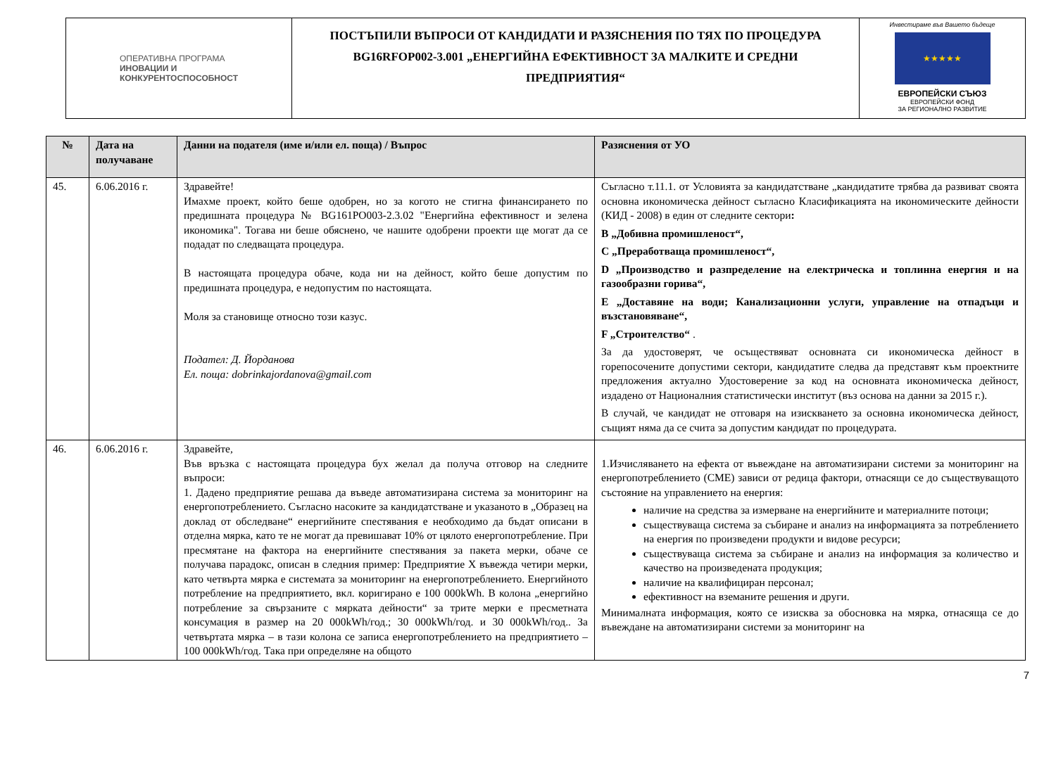ОПЕРАТИВНА ПРОГРАМА
ИНОВАЦИИ И
КОНКУРЕНТОСПОСОБНОСТ
ПОСТЪПИЛИ ВЪПРОСИ ОТ КАНДИДАТИ И РАЗЯСНЕНИЯ ПО ТЯХ ПО ПРОЦЕДУРА
BG16RFOP002-3.001 „ЕНЕРГИЙНА ЕФЕКТИВНОСТ ЗА МАЛКИТЕ И СРЕДНИ
ПРЕДПРИЯТИЯ“
Инвестираме във Вашето бъдеще
★★★★★
ЕВРОПЕЙСКИ СЪЮЗ
ЕВРОПЕЙСКИ ФОНД
ЗА РЕГИОНАЛНО РАЗВИТИЕ
| № | Дата на получаване | Данни на подателя (име и/или ел. поща) / Въпрос | Разяснения от УО |
| --- | --- | --- | --- |
| 45. | 6.06.2016 г. | Здравейте! Имахме проект, който беше одобрен, но за когото не стигна финансирането по предишната процедура № BG161PO003-2.3.02 "Енергийна ефективност и зелена икономика". Тогава ни беше обяснено, че нашите одобрени проекти ще могат да се подадат по следващата процедура. В настоящата процедура обаче, кода ни на дейност, който беше допустим по предишната процедура, е недопустим по настоящата. Моля за становище относно този казус. Подател: Д. Йорданова Ел. поща: dobrinkajordanova@gmail.com | Съгласно т.11.1. от Условията за кандидатстване „кандидатите трябва да развиват своята основна икономическа дейност съгласно Класификацията на икономическите дейности (КИД - 2008) в един от следните сектори : B „Добивна промишленост“, C „Преработваща промишленост“, D „Производство и разпределение на електрическа и топлинна енергия и на газообразни горива“, E „Доставяне на води; Канализационни услуги, управление на отпадъци и възстановяване“, F „Строителство“ . За да удостоверят, че осъществяват основната си икономическа дейност в горепосочените допустими сектори, кандидатите следва да представят към проектните предложения актуално Удостоверение за код на основната икономическа дейност, издадено от Националния статистически институт (въз основа на данни за 2015 г.). В случай, че кандидат не отговаря на изискването за основна икономическа дейност, същият няма да се счита за допустим кандидат по процедурата. |
| 46. | 6.06.2016 г. | Здравейте, Във връзка с настоящата процедура бух желал да получа отговор на следните въпроси: 1. Дадено предприятие решава да въведе автоматизирана система за мониторинг на енергопотреблението. Съгласно насоките за кандидатстване и указаното в „Образец на доклад от обследване“ енергийните спестявания е необходимо да бъдат описани в отделна мярка, като те не могат да превишават 10% от цялото енергопотребление. При пресмятане на фактора на енергийните спестявания за пакета мерки, обаче се получава парадокс, описан в следния пример: Предприятие X въвежда четири мерки, като четвърта мярка е системата за мониторинг на енергопотреблението. Енергийното потребление на предприятието, вкл. коригирано е 100 000kWh. В колона „енергийно потребление за свързаните с мярката дейности“ за трите мерки е пресметната консумация в размер на 20 000kWh/год.; 30 000kWh/год. и 30 000kWh/год.. За четвъртата мярка – в тази колона се записа енергопотреблението на предприятието – 100 000kWh/год. Така при определяне на общото | 1.Изчисляването на ефекта от въвеждане на автоматизирани системи за мониторинг на енергопотреблението (СМЕ) зависи от редица фактори, отнасящи се до съществуващото състояние на управлението на енергия: наличие на средства за измерване на енергийните и материалните потоци; съществуваща система за събиране и анализ на информацията за потреблението на енергия по произведени продукти и видове ресурси; съществуваща система за събиране и анализ на информация за количество и качество на произведената продукция; наличие на квалифициран персонал; ефективност на вземаните решения и други. Минималната информация, която се изисква за обосновка на мярка, отнасяща се до въвеждане на автоматизирани системи за мониторинг на |
7